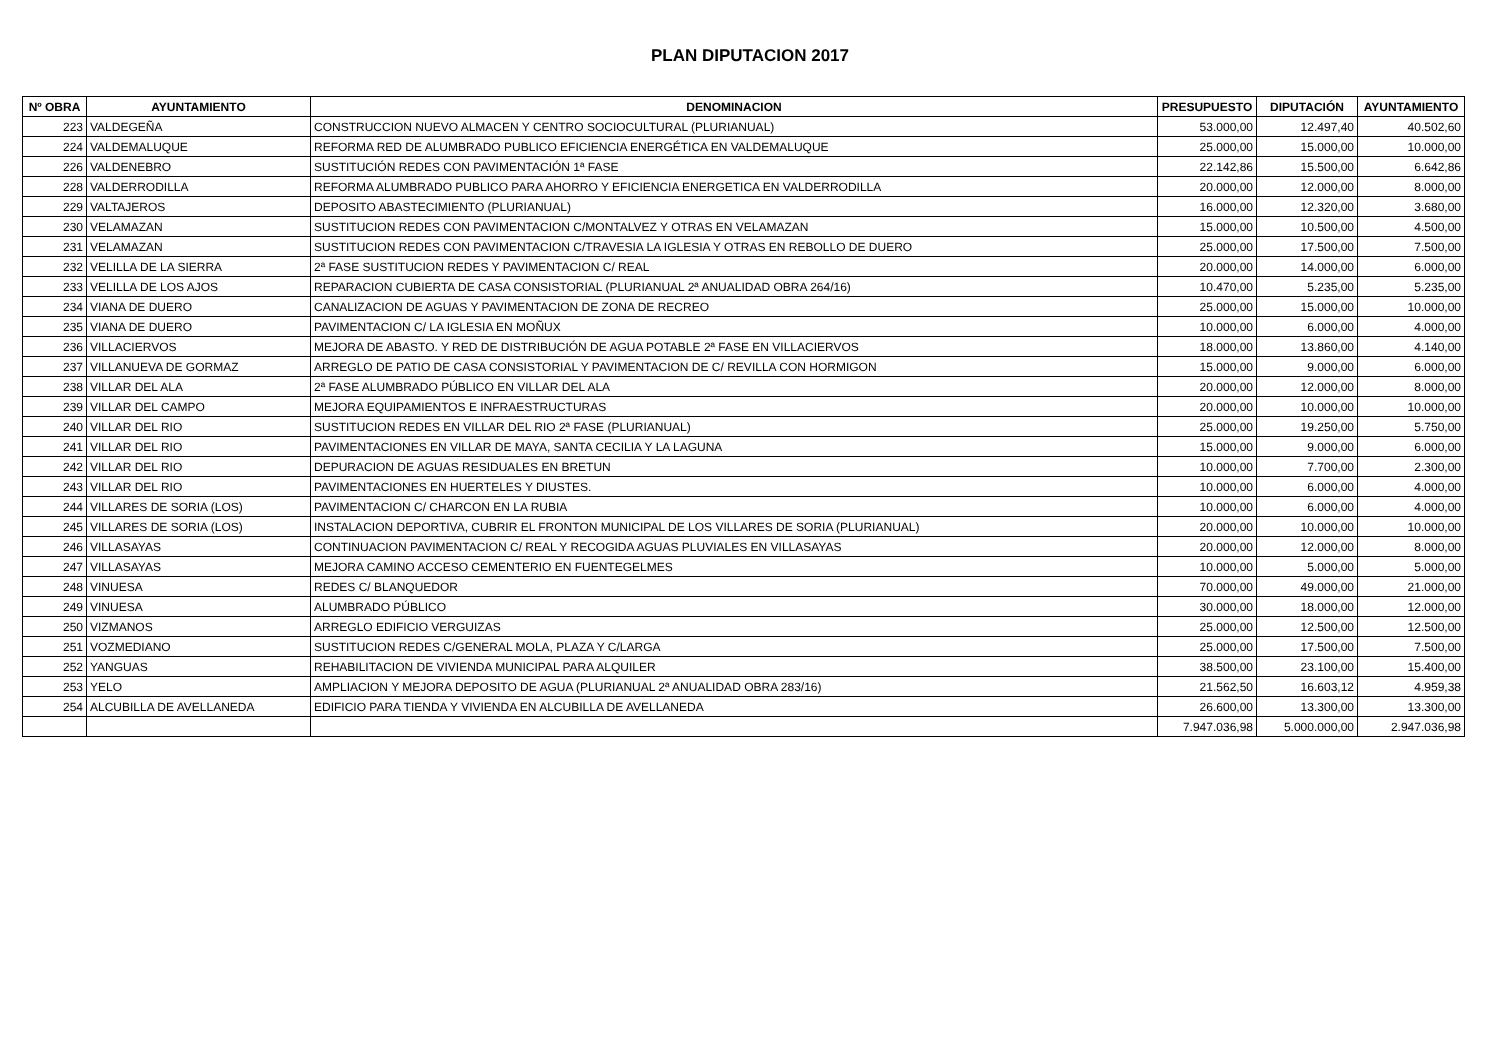PLAN DIPUTACION 2017
| Nº OBRA | AYUNTAMIENTO | DENOMINACION | PRESUPUESTO | DIPUTACIÓN | AYUNTAMIENTO |
| --- | --- | --- | --- | --- | --- |
| 223 | VALDEGEÑA | CONSTRUCCION NUEVO ALMACEN Y CENTRO SOCIOCULTURAL (PLURIANUAL) | 53.000,00 | 12.497,40 | 40.502,60 |
| 224 | VALDEMALUQUE | REFORMA RED DE ALUMBRADO PUBLICO EFICIENCIA ENERGÉTICA EN VALDEMALUQUE | 25.000,00 | 15.000,00 | 10.000,00 |
| 226 | VALDENEBRO | SUSTITUCIÓN REDES CON PAVIMENTACIÓN 1ª FASE | 22.142,86 | 15.500,00 | 6.642,86 |
| 228 | VALDERRODILLA | REFORMA ALUMBRADO PUBLICO PARA AHORRO Y EFICIENCIA ENERGETICA EN VALDERRODILLA | 20.000,00 | 12.000,00 | 8.000,00 |
| 229 | VALTAJEROS | DEPOSITO ABASTECIMIENTO (PLURIANUAL) | 16.000,00 | 12.320,00 | 3.680,00 |
| 230 | VELAMAZAN | SUSTITUCION REDES CON PAVIMENTACION C/MONTALVEZ Y OTRAS EN VELAMAZAN | 15.000,00 | 10.500,00 | 4.500,00 |
| 231 | VELAMAZAN | SUSTITUCION REDES CON PAVIMENTACION C/TRAVESIA LA IGLESIA Y OTRAS EN REBOLLO DE DUERO | 25.000,00 | 17.500,00 | 7.500,00 |
| 232 | VELILLA DE LA SIERRA | 2ª FASE SUSTITUCION REDES Y PAVIMENTACION C/ REAL | 20.000,00 | 14.000,00 | 6.000,00 |
| 233 | VELILLA DE LOS AJOS | REPARACION CUBIERTA DE CASA CONSISTORIAL (PLURIANUAL 2ª ANUALIDAD OBRA 264/16) | 10.470,00 | 5.235,00 | 5.235,00 |
| 234 | VIANA DE DUERO | CANALIZACION DE AGUAS Y PAVIMENTACION DE ZONA DE RECREO | 25.000,00 | 15.000,00 | 10.000,00 |
| 235 | VIANA DE DUERO | PAVIMENTACION C/ LA IGLESIA EN MOÑUX | 10.000,00 | 6.000,00 | 4.000,00 |
| 236 | VILLACIERVOS | MEJORA DE ABASTO. Y RED DE DISTRIBUCIÓN DE AGUA POTABLE 2ª FASE EN VILLACIERVOS | 18.000,00 | 13.860,00 | 4.140,00 |
| 237 | VILLANUEVA DE GORMAZ | ARREGLO DE PATIO DE CASA CONSISTORIAL Y PAVIMENTACION DE C/ REVILLA CON HORMIGON | 15.000,00 | 9.000,00 | 6.000,00 |
| 238 | VILLAR DEL ALA | 2ª FASE ALUMBRADO PÚBLICO EN VILLAR DEL ALA | 20.000,00 | 12.000,00 | 8.000,00 |
| 239 | VILLAR DEL CAMPO | MEJORA EQUIPAMIENTOS E INFRAESTRUCTURAS | 20.000,00 | 10.000,00 | 10.000,00 |
| 240 | VILLAR DEL RIO | SUSTITUCION REDES EN VILLAR DEL RIO 2ª FASE (PLURIANUAL) | 25.000,00 | 19.250,00 | 5.750,00 |
| 241 | VILLAR DEL RIO | PAVIMENTACIONES EN VILLAR DE MAYA, SANTA CECILIA Y LA LAGUNA | 15.000,00 | 9.000,00 | 6.000,00 |
| 242 | VILLAR DEL RIO | DEPURACION DE AGUAS RESIDUALES EN BRETUN | 10.000,00 | 7.700,00 | 2.300,00 |
| 243 | VILLAR DEL RIO | PAVIMENTACIONES EN HUERTELES Y DIUSTES. | 10.000,00 | 6.000,00 | 4.000,00 |
| 244 | VILLARES DE SORIA (LOS) | PAVIMENTACION C/ CHARCON EN LA RUBIA | 10.000,00 | 6.000,00 | 4.000,00 |
| 245 | VILLARES DE SORIA (LOS) | INSTALACION DEPORTIVA, CUBRIR EL FRONTON MUNICIPAL DE LOS VILLARES DE SORIA (PLURIANUAL) | 20.000,00 | 10.000,00 | 10.000,00 |
| 246 | VILLASAYAS | CONTINUACION PAVIMENTACION C/ REAL Y RECOGIDA AGUAS PLUVIALES EN VILLASAYAS | 20.000,00 | 12.000,00 | 8.000,00 |
| 247 | VILLASAYAS | MEJORA CAMINO ACCESO CEMENTERIO EN FUENTEGELMES | 10.000,00 | 5.000,00 | 5.000,00 |
| 248 | VINUESA | REDES C/ BLANQUEDOR | 70.000,00 | 49.000,00 | 21.000,00 |
| 249 | VINUESA | ALUMBRADO PÚBLICO | 30.000,00 | 18.000,00 | 12.000,00 |
| 250 | VIZMANOS | ARREGLO EDIFICIO VERGUIZAS | 25.000,00 | 12.500,00 | 12.500,00 |
| 251 | VOZMEDIANO | SUSTITUCION REDES C/GENERAL MOLA, PLAZA Y C/LARGA | 25.000,00 | 17.500,00 | 7.500,00 |
| 252 | YANGUAS | REHABILITACION DE VIVIENDA MUNICIPAL PARA ALQUILER | 38.500,00 | 23.100,00 | 15.400,00 |
| 253 | YELO | AMPLIACION Y MEJORA DEPOSITO DE AGUA (PLURIANUAL 2ª ANUALIDAD OBRA 283/16) | 21.562,50 | 16.603,12 | 4.959,38 |
| 254 | ALCUBILLA DE AVELLANEDA | EDIFICIO PARA TIENDA Y VIVIENDA EN ALCUBILLA DE AVELLANEDA | 26.600,00 | 13.300,00 | 13.300,00 |
| | | | 7.947.036,98 | 5.000.000,00 | 2.947.036,98 |